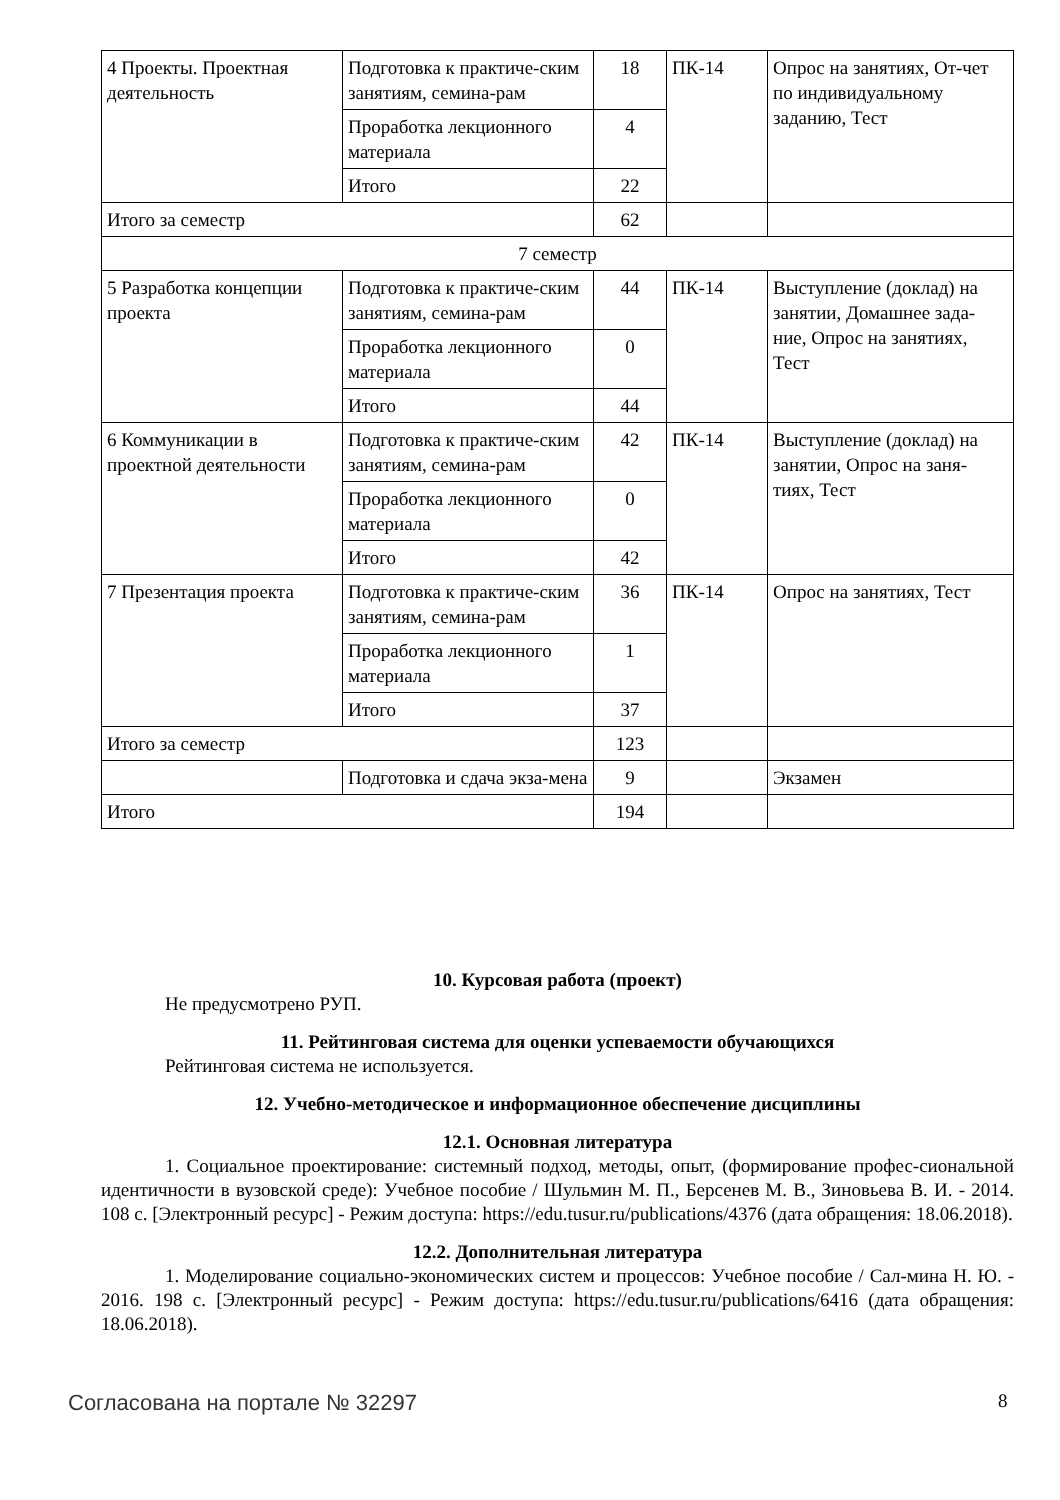| 4 Проекты. Проектная деятельность | Подготовка к практиче-ским занятиям, семина-рам | 18 | ПК-14 | Опрос на занятиях, От-чет по индивидуальному заданию, Тест |
| | Проработка лекционного материала | 4 | | |
| | Итого | 22 | | |
| Итого за семестр | | 62 | | |
| 7 семестр | | | | |
| 5 Разработка концепции проекта | Подготовка к практиче-ским занятиям, семина-рам | 44 | ПК-14 | Выступление (доклад) на занятии, Домашнее зада-ние, Опрос на занятиях, Тест |
| | Проработка лекционного материала | 0 | | |
| | Итого | 44 | | |
| 6 Коммуникации в проектной деятельности | Подготовка к практиче-ским занятиям, семина-рам | 42 | ПК-14 | Выступление (доклад) на занятии, Опрос на заня-тиях, Тест |
| | Проработка лекционного материала | 0 | | |
| | Итого | 42 | | |
| 7 Презентация проекта | Подготовка к практиче-ским занятиям, семина-рам | 36 | ПК-14 | Опрос на занятиях, Тест |
| | Проработка лекционного материала | 1 | | |
| | Итого | 37 | | |
| Итого за семестр | | 123 | | |
| | Подготовка и сдача экза-мена | 9 | | Экзамен |
| Итого | | 194 | | |
10. Курсовая работа (проект)
Не предусмотрено РУП.
11. Рейтинговая система для оценки успеваемости обучающихся
Рейтинговая система не используется.
12. Учебно-методическое и информационное обеспечение дисциплины
12.1. Основная литература
1. Социальное проектирование: системный подход, методы, опыт, (формирование профес-сиональной идентичности в вузовской среде): Учебное пособие / Шульмин М. П., Берсенев М. В., Зиновьева В. И. - 2014. 108 с. [Электронный ресурс] - Режим доступа: https://edu.tusur.ru/publications/4376 (дата обращения: 18.06.2018).
12.2. Дополнительная литература
1. Моделирование социально-экономических систем и процессов: Учебное пособие / Сал-мина Н. Ю. - 2016. 198 с. [Электронный ресурс] - Режим доступа: https://edu.tusur.ru/publications/6416 (дата обращения: 18.06.2018).
Согласована на портале № 32297 8